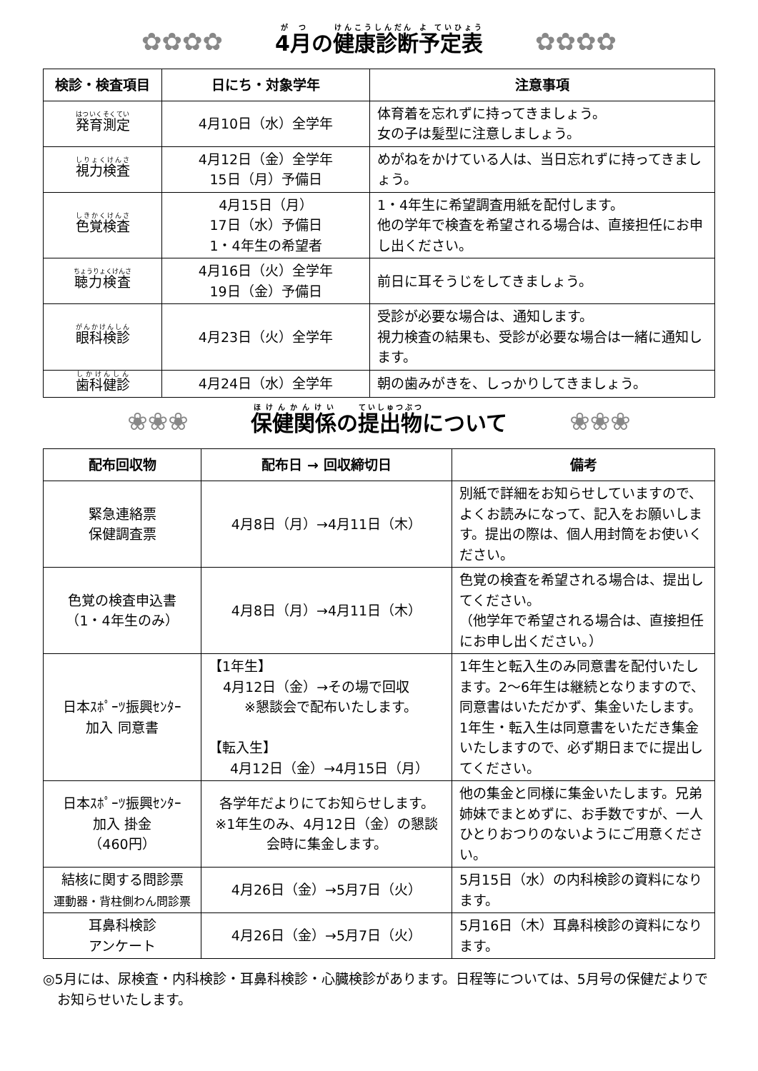✿✿✿✿ 4月の健康診断予定表 ✿✿✿✿
| 検診・検査項目 | 日にち・対象学年 | 注意事項 |
| --- | --- | --- |
| 発育測定 | 4月10日（水）全学年 | 体育着を忘れずに持ってきましょう。 女の子は髪型に注意しましょう。 |
| 視力検査 | 4月12日（金）全学年 15日（月）予備日 | めがねをかけている人は、当日忘れずに持ってきましょう。 |
| 色覚検査 | 4月15日（月） 17日（水）予備日 1・4年生の希望者 | 1・4年生に希望調査用紙を配付します。 他の学年で検査を希望される場合は、直接担任にお申し出ください。 |
| 聴力検査 | 4月16日（火）全学年 19日（金）予備日 | 前日に耳そうじをしてきましょう。 |
| 眼科検診 | 4月23日（火）全学年 | 受診が必要な場合は、通知します。 視力検査の結果も、受診が必要な場合は一緒に通知します。 |
| 歯科健診 | 4月24日（水）全学年 | 朝の歯みがきを、しっかりしてきましょう。 |
❀❀❀ 保健関係の提出物について ❀❀❀
| 配布回収物 | 配布日 → 回収締切日 | 備考 |
| --- | --- | --- |
| 緊急連絡票 保健調査票 | 4月8日（月）→4月11日（木） | 別紙で詳細をお知らせしていますので、よくお読みになって、記入をお願いします。提出の際は、個人用封筒をお使いください。 |
| 色覚の検査申込書 （1・4年生のみ） | 4月8日（月）→4月11日（木） | 色覚の検査を希望される場合は、提出してください。 （他学年で希望される場合は、直接担任にお申し出ください。） |
| 日本ｽﾎﾟｰﾂ振興ｾﾝﾀｰ 加入 同意書 | 【1年生】 4月12日（金）→その場で回収 ※懇談会で配布いたします。 【転入生】 4月12日（金）→4月15日（月） | 1年生と転入生のみ同意書を配付いたします。2～6年生は継続となりますので、同意書はいただかず、集金いたします。1年生・転入生は同意書をいただき集金いたしますので、必ず期日までに提出してください。 |
| 日本ｽﾎﾟｰﾂ振興ｾﾝﾀｰ 加入 掛金 （460円） | 各学年だよりにてお知らせします。 ※1年生のみ、4月12日（金）の懇談会時に集金します。 | 他の集金と同様に集金いたします。兄弟姉妹でまとめずに、お手数ですが、一人ひとりおつりのないようにご用意ください。 |
| 結核に関する問診票 運動器・背柱側わん問診票 | 4月26日（金）→5月7日（火） | 5月15日（水）の内科検診の資料になります。 |
| 耳鼻科検診 アンケート | 4月26日（金）→5月7日（火） | 5月16日（木）耳鼻科検診の資料になります。 |
◎5月には、尿検査・内科検診・耳鼻科検診・心臓検診があります。日程等については、5月号の保健だよりでお知らせいたします。